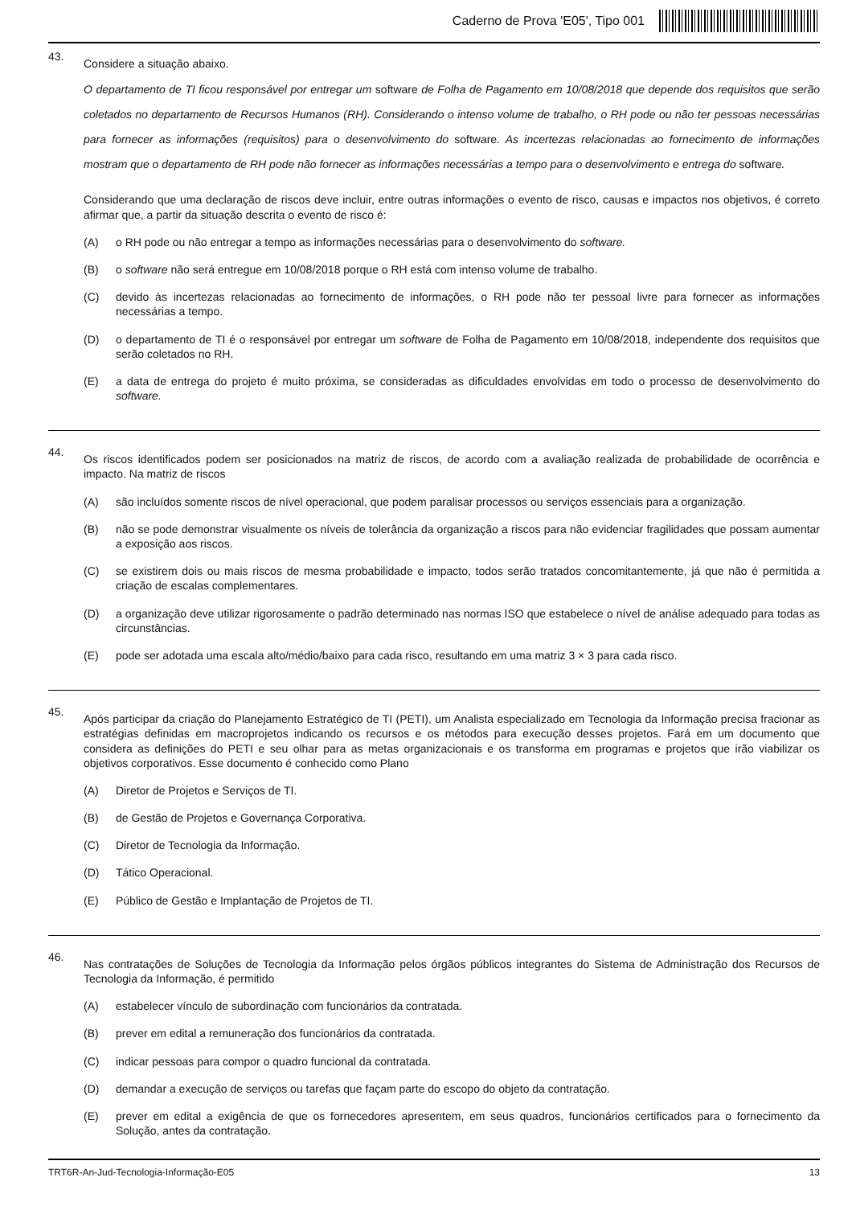Caderno de Prova 'E05', Tipo 001
43.
Considere a situação abaixo.
O departamento de TI ficou responsável por entregar um software de Folha de Pagamento em 10/08/2018 que depende dos requisitos que serão coletados no departamento de Recursos Humanos (RH). Considerando o intenso volume de trabalho, o RH pode ou não ter pessoas necessárias para fornecer as informações (requisitos) para o desenvolvimento do software. As incertezas relacionadas ao fornecimento de informações mostram que o departamento de RH pode não fornecer as informações necessárias a tempo para o desenvolvimento e entrega do software.
Considerando que uma declaração de riscos deve incluir, entre outras informações o evento de risco, causas e impactos nos objetivos, é correto afirmar que, a partir da situação descrita o evento de risco é:
(A) o RH pode ou não entregar a tempo as informações necessárias para o desenvolvimento do software.
(B) o software não será entregue em 10/08/2018 porque o RH está com intenso volume de trabalho.
(C) devido às incertezas relacionadas ao fornecimento de informações, o RH pode não ter pessoal livre para fornecer as informações necessárias a tempo.
(D) o departamento de TI é o responsável por entregar um software de Folha de Pagamento em 10/08/2018, independente dos requisitos que serão coletados no RH.
(E) a data de entrega do projeto é muito próxima, se consideradas as dificuldades envolvidas em todo o processo de desenvolvimento do software.
44.
Os riscos identificados podem ser posicionados na matriz de riscos, de acordo com a avaliação realizada de probabilidade de ocorrência e impacto. Na matriz de riscos
(A) são incluídos somente riscos de nível operacional, que podem paralisar processos ou serviços essenciais para a organização.
(B) não se pode demonstrar visualmente os níveis de tolerância da organização a riscos para não evidenciar fragilidades que possam aumentar a exposição aos riscos.
(C) se existirem dois ou mais riscos de mesma probabilidade e impacto, todos serão tratados concomitantemente, já que não é permitida a criação de escalas complementares.
(D) a organização deve utilizar rigorosamente o padrão determinado nas normas ISO que estabelece o nível de análise adequado para todas as circunstâncias.
(E) pode ser adotada uma escala alto/médio/baixo para cada risco, resultando em uma matriz 3 × 3 para cada risco.
45.
Após participar da criação do Planejamento Estratégico de TI (PETI), um Analista especializado em Tecnologia da Informação precisa fracionar as estratégias definidas em macroprojetos indicando os recursos e os métodos para execução desses projetos. Fará em um documento que considera as definições do PETI e seu olhar para as metas organizacionais e os transforma em programas e projetos que irão viabilizar os objetivos corporativos. Esse documento é conhecido como Plano
(A) Diretor de Projetos e Serviços de TI.
(B) de Gestão de Projetos e Governança Corporativa.
(C) Diretor de Tecnologia da Informação.
(D) Tático Operacional.
(E) Público de Gestão e Implantação de Projetos de TI.
46.
Nas contratações de Soluções de Tecnologia da Informação pelos órgãos públicos integrantes do Sistema de Administração dos Recursos de Tecnologia da Informação, é permitido
(A) estabelecer vínculo de subordinação com funcionários da contratada.
(B) prever em edital a remuneração dos funcionários da contratada.
(C) indicar pessoas para compor o quadro funcional da contratada.
(D) demandar a execução de serviços ou tarefas que façam parte do escopo do objeto da contratação.
(E) prever em edital a exigência de que os fornecedores apresentem, em seus quadros, funcionários certificados para o fornecimento da Solução, antes da contratação.
TRT6R-An-Jud-Tecnologia-Informação-E05 13